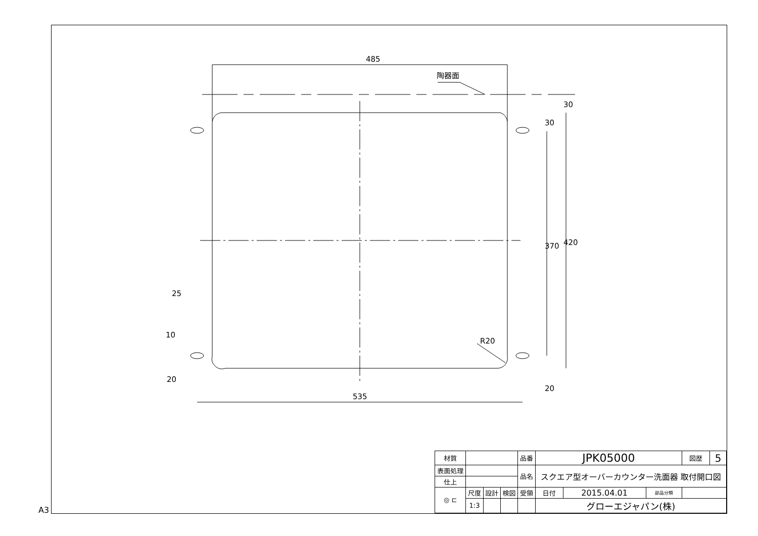485
陶器面
25
20
535
R20
370
420
30
30
20
10
A3
| 材質 | | | | 品番 | JPK05000 | | | 図歴 | 5 |
| 表面処理 | | | | 品名 | スクエア型オーバーカウンター洗面器 取付開口図 | | | | |
| 仕上 | | | | | | | | | |
| ◎ ⊏ | 尺度 | 設計 | 検図 | 受領 | 日付 | 2015.04.01 | 部品分類 | | |
| | 1:3 | | | | グローエジャパン(株) | | | | |